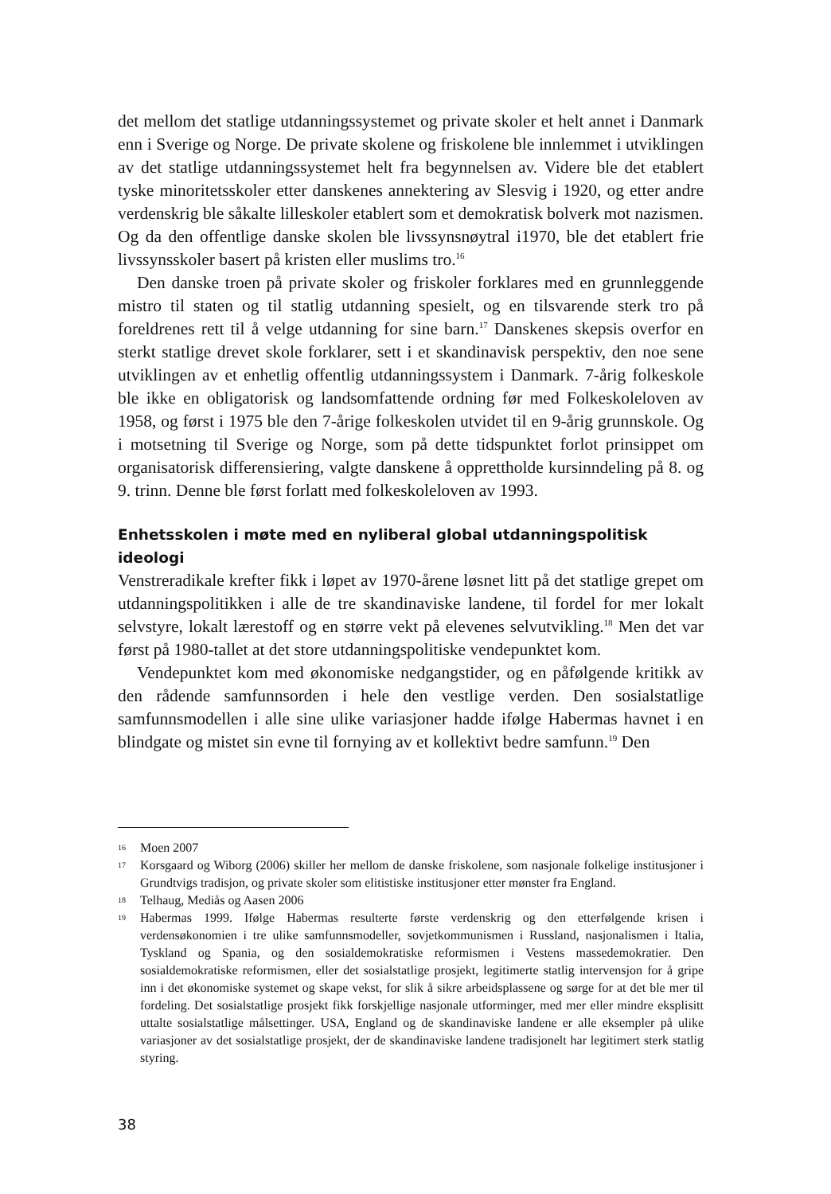det mellom det statlige utdanningssystemet og private skoler et helt annet i Danmark enn i Sverige og Norge. De private skolene og friskolene ble innlemmet i utviklingen av det statlige utdanningssystemet helt fra begynnelsen av. Videre ble det etablert tyske minoritetsskoler etter danskenes annektering av Slesvig i 1920, og etter andre verdenskrig ble såkalte lilleskoler etablert som et demokratisk bolverk mot nazismen. Og da den offentlige danske skolen ble livssynsnøytral i1970, ble det etablert frie livssynsskoler basert på kristen eller muslims tro.<sup>16</sup>
Den danske troen på private skoler og friskoler forklares med en grunnleggende mistro til staten og til statlig utdanning spesielt, og en tilsvarende sterk tro på foreldrenes rett til å velge utdanning for sine barn.<sup>17</sup> Danskenes skepsis overfor en sterkt statlige drevet skole forklarer, sett i et skandinavisk perspektiv, den noe sene utviklingen av et enhetlig offentlig utdanningssystem i Danmark. 7-årig folkeskole ble ikke en obligatorisk og landsomfattende ordning før med Folkeskoleloven av 1958, og først i 1975 ble den 7-årige folkeskolen utvidet til en 9-årig grunnskole. Og i motsetning til Sverige og Norge, som på dette tidspunktet forlot prinsippet om organisatorisk differensiering, valgte danskene å opprettholde kursinndeling på 8. og 9. trinn. Denne ble først forlatt med folkeskoleloven av 1993.
Enhetsskolen i møte med en nyliberal global utdanningspolitisk ideologi
Venstreradikale krefter fikk i løpet av 1970-årene løsnet litt på det statlige grepet om utdanningspolitikken i alle de tre skandinaviske landene, til fordel for mer lokalt selvstyre, lokalt lærestoff og en større vekt på elevenes selvutvikling.<sup>18</sup> Men det var først på 1980-tallet at det store utdanningspolitiske vendepunktet kom.
Vendepunktet kom med økonomiske nedgangstider, og en påfølgende kritikk av den rådende samfunnsorden i hele den vestlige verden. Den sosialstatlige samfunnsmodellen i alle sine ulike variasjoner hadde ifølge Habermas havnet i en blindgate og mistet sin evne til fornying av et kollektivt bedre samfunn.<sup>19</sup> Den
16 Moen 2007
17 Korsgaard og Wiborg (2006) skiller her mellom de danske friskolene, som nasjonale folkelige institusjoner i Grundtvigs tradisjon, og private skoler som elitistiske institusjoner etter mønster fra England.
18 Telhaug, Mediås og Aasen 2006
19 Habermas 1999. Ifølge Habermas resulterte første verdenskrig og den etterfølgende krisen i verdensøkonomien i tre ulike samfunnsmodeller, sovjetkommunismen i Russland, nasjonalismen i Italia, Tyskland og Spania, og den sosialdemokratiske reformismen i Vestens massedemokratier. Den sosialdemokratiske reformismen, eller det sosialstatlige prosjekt, legitimerte statlig intervensjon for å gripe inn i det økonomiske systemet og skape vekst, for slik å sikre arbeidsplassene og sørge for at det ble mer til fordeling. Det sosialstatlige prosjekt fikk forskjellige nasjonale utforminger, med mer eller mindre eksplisitt uttalte sosialstatlige målsettinger. USA, England og de skandinaviske landene er alle eksempler på ulike variasjoner av det sosialstatlige prosjekt, der de skandinaviske landene tradisjonelt har legitimert sterk statlig styring.
38